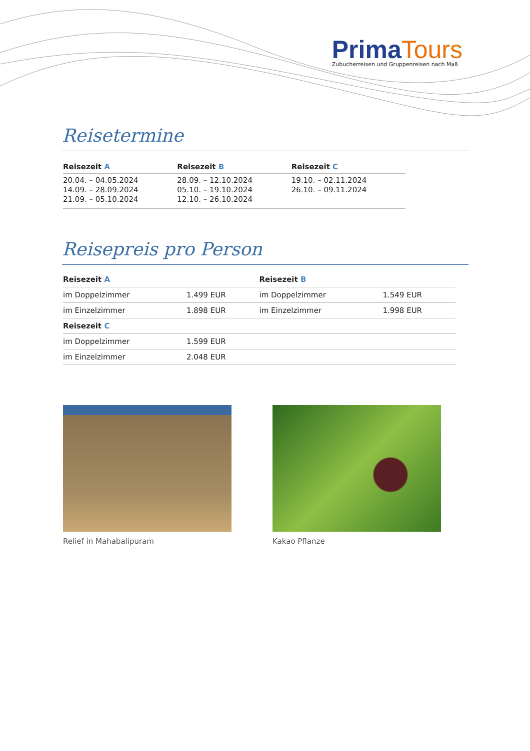Prima Tours
Zubucherreisen und Gruppenreisen nach Maß
Reisetermine
| Reisezeit A | Reisezeit B | Reisezeit C |
| --- | --- | --- |
| 20.04. – 04.05.2024 14.09. – 28.09.2024 21.09. – 05.10.2024 | 28.09. – 12.10.2024 05.10. – 19.10.2024 12.10. – 26.10.2024 | 19.10. – 02.11.2024 26.10. – 09.11.2024 |
Reisepreis pro Person
| Reisezeit A | | Reisezeit B | |
| --- | --- | --- | --- |
| im Doppelzimmer | 1.499 EUR | im Doppelzimmer | 1.549 EUR |
| im Einzelzimmer | 1.898 EUR | im Einzelzimmer | 1.998 EUR |
| Reisezeit C | | | |
| im Doppelzimmer | 1.599 EUR | | |
| im Einzelzimmer | 2.048 EUR | | |
Relief in Mahabalipuram Kakao Pflanze